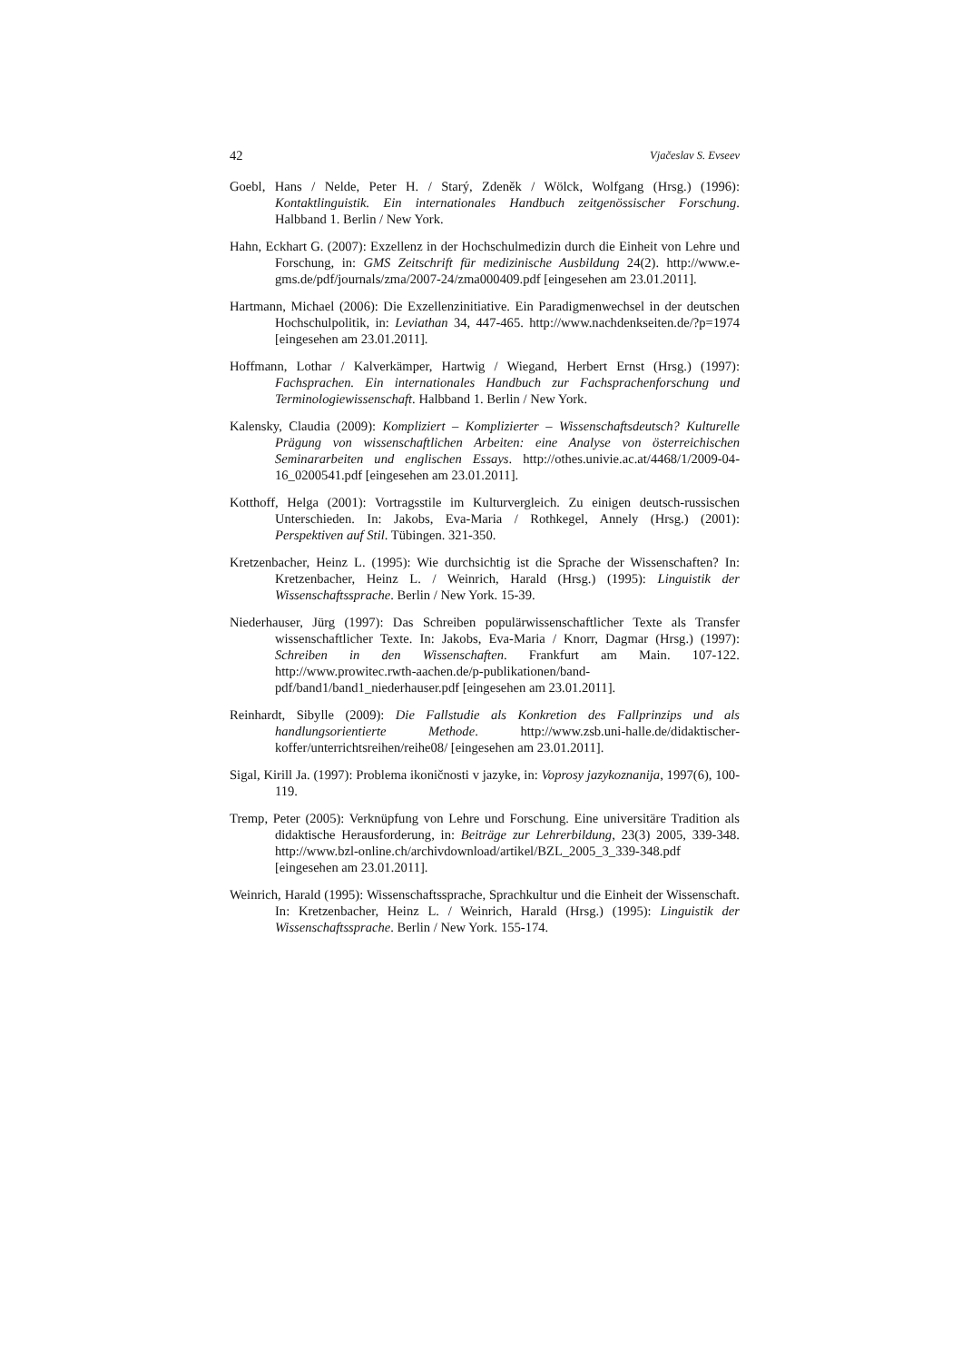42 Vjačeslav S. Evseev
Goebl, Hans / Nelde, Peter H. / Starý, Zdeněk / Wölck, Wolfgang (Hrsg.) (1996): Kontaktlinguistik. Ein internationales Handbuch zeitgenössischer Forschung. Halbband 1. Berlin / New York.
Hahn, Eckhart G. (2007): Exzellenz in der Hochschulmedizin durch die Einheit von Lehre und Forschung, in: GMS Zeitschrift für medizinische Ausbildung 24(2). http://www.e-gms.de/pdf/journals/zma/2007-24/zma000409.pdf [eingesehen am 23.01.2011].
Hartmann, Michael (2006): Die Exzellenzinitiative. Ein Paradigmenwechsel in der deutschen Hochschulpolitik, in: Leviathan 34, 447-465. http://www.nachdenkseiten.de/?p=1974 [eingesehen am 23.01.2011].
Hoffmann, Lothar / Kalverkämper, Hartwig / Wiegand, Herbert Ernst (Hrsg.) (1997): Fachsprachen. Ein internationales Handbuch zur Fachsprachenforschung und Terminologiewissenschaft. Halbband 1. Berlin / New York.
Kalensky, Claudia (2009): Kompliziert – Komplizierter – Wissenschaftsdeutsch? Kulturelle Prägung von wissenschaftlichen Arbeiten: eine Analyse von österreichischen Seminararbeiten und englischen Essays. http://othes.univie.ac.at/4468/1/2009-04-16_0200541.pdf [eingesehen am 23.01.2011].
Kotthoff, Helga (2001): Vortragsstile im Kulturvergleich. Zu einigen deutsch-russischen Unterschieden. In: Jakobs, Eva-Maria / Rothkegel, Annely (Hrsg.) (2001): Perspektiven auf Stil. Tübingen. 321-350.
Kretzenbacher, Heinz L. (1995): Wie durchsichtig ist die Sprache der Wissenschaften? In: Kretzenbacher, Heinz L. / Weinrich, Harald (Hrsg.) (1995): Linguistik der Wissenschaftssprache. Berlin / New York. 15-39.
Niederhauser, Jürg (1997): Das Schreiben populärwissenschaftlicher Texte als Transfer wissenschaftlicher Texte. In: Jakobs, Eva-Maria / Knorr, Dagmar (Hrsg.) (1997): Schreiben in den Wissenschaften. Frankfurt am Main. 107-122. http://www.prowitec.rwth-aachen.de/p-publikationen/band-pdf/band1/band1_niederhauser.pdf [eingesehen am 23.01.2011].
Reinhardt, Sibylle (2009): Die Fallstudie als Konkretion des Fallprinzips und als handlungsorientierte Methode. http://www.zsb.uni-halle.de/didaktischer-koffer/unterrichtsreihen/reihe08/ [eingesehen am 23.01.2011].
Sigal, Kirill Ja. (1997): Problema ikoničnosti v jazyke, in: Voprosy jazykoznanija, 1997(6), 100-119.
Tremp, Peter (2005): Verknüpfung von Lehre und Forschung. Eine universitäre Tradition als didaktische Herausforderung, in: Beiträge zur Lehrerbildung, 23(3) 2005, 339-348. http://www.bzl-online.ch/archivdownload/artikel/BZL_2005_3_339-348.pdf [eingesehen am 23.01.2011].
Weinrich, Harald (1995): Wissenschaftssprache, Sprachkultur und die Einheit der Wissenschaft. In: Kretzenbacher, Heinz L. / Weinrich, Harald (Hrsg.) (1995): Linguistik der Wissenschaftssprache. Berlin / New York. 155-174.